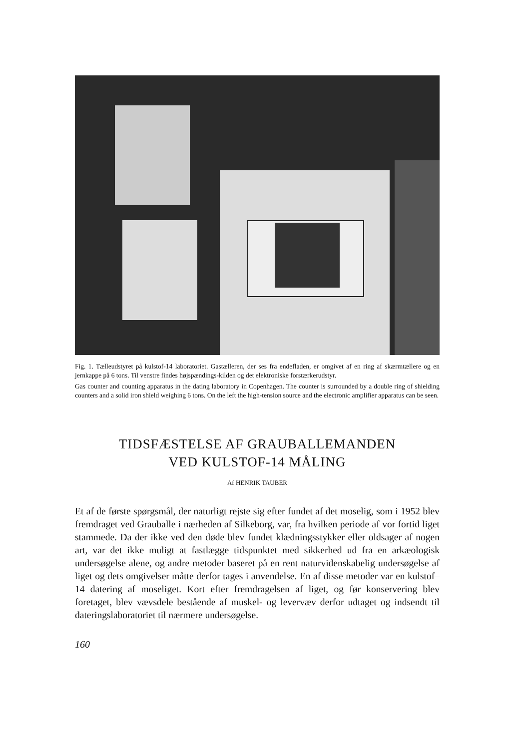Fig. 1. Tælleudstyret på kulstof-14 laboratoriet. Gastælleren, der ses fra endefladen, er omgivet af en ring af skærmtællere og en jernkappe på 6 tons. Til venstre findes højspændings-kilden og det elektroniske forstærkerudstyr.
Gas counter and counting apparatus in the dating laboratory in Copenhagen. The counter is surrounded by a double ring of shielding counters and a solid iron shield weighing 6 tons. On the left the high-tension source and the electronic amplifier apparatus can be seen.
TIDSFÆSTELSE AF GRAUBALLEMANDEN
VED KULSTOF-14 MÅLING
Af HENRIK TAUBER
Et af de første spørgsmål, der naturligt rejste sig efter fundet af det moselig, som i 1952 blev fremdraget ved Grauballe i nærheden af Silkeborg, var, fra hvilken periode af vor fortid liget stammede. Da der ikke ved den døde blev fundet klædningsstykker eller oldsager af nogen art, var det ikke muligt at fastlægge tidspunktet med sikkerhed ud fra en arkæologisk undersøgelse alene, og andre metoder baseret på en rent naturvidenskabelig undersøgelse af liget og dets omgivelser måtte derfor tages i anvendelse. En af disse metoder var en kulstof–14 datering af moseliget. Kort efter fremdragelsen af liget, og før konservering blev foretaget, blev vævsdele bestående af muskel- og levervæv derfor udtaget og indsendt til dateringslaboratoriet til nærmere undersøgelse.
160